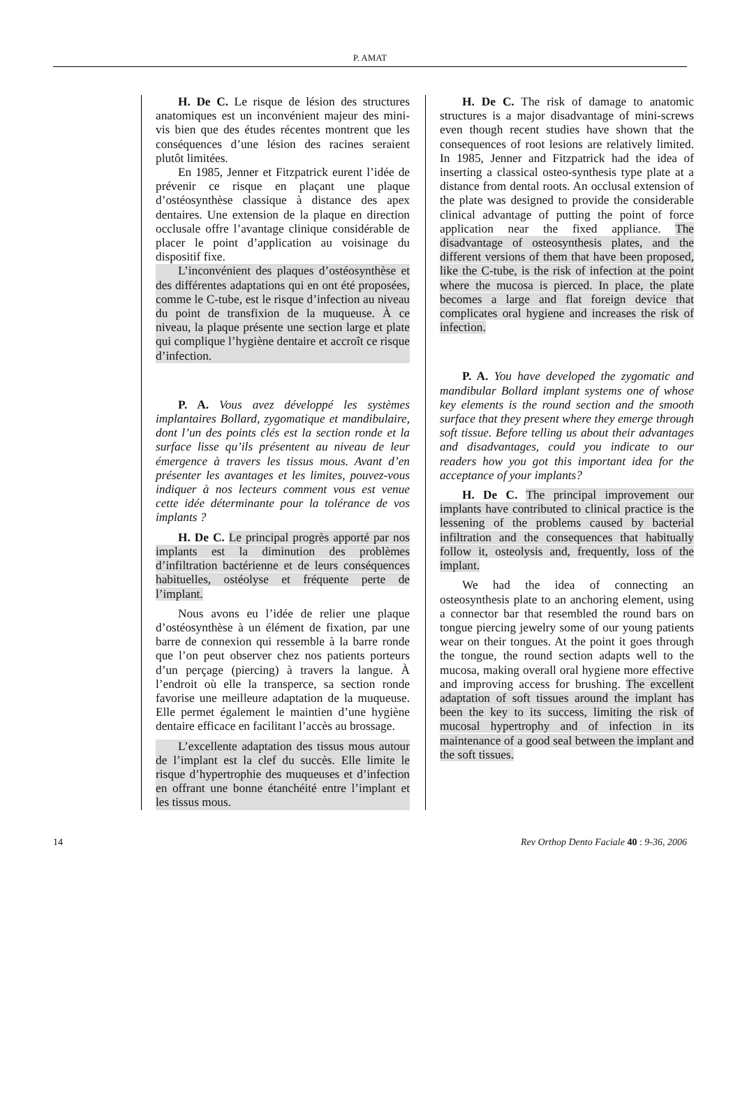P. AMAT
H. De C. Le risque de lésion des structures anatomiques est un inconvénient majeur des mini-vis bien que des études récentes montrent que les conséquences d’une lésion des racines seraient plutôt limitées.
En 1985, Jenner et Fitzpatrick eurent l’idée de prévenir ce risque en plaçant une plaque d’ostéosynthèse classique à distance des apex dentaires. Une extension de la plaque en direction occlusale offre l’avantage clinique considérable de placer le point d’application au voisinage du dispositif fixe.
L’inconvénient des plaques d’ostéosynthèse et des différentes adaptations qui en ont été proposées, comme le C-tube, est le risque d’infection au niveau du point de transfixion de la muqueuse. À ce niveau, la plaque présente une section large et plate qui complique l’hygiène dentaire et accroît ce risque d’infection.
P. A. Vous avez développé les systèmes implantaires Bollard, zygomatique et mandibulaire, dont l’un des points clés est la section ronde et la surface lisse qu’ils présentent au niveau de leur émergence à travers les tissus mous. Avant d’en présenter les avantages et les limites, pouvez-vous indiquer à nos lecteurs comment vous est venue cette idée déterminante pour la tolérance de vos implants ?
H. De C. Le principal progrès apporté par nos implants est la diminution des problèmes d’infiltration bactérienne et de leurs conséquences habituelles, ostéolyse et fréquente perte de l’implant.
Nous avons eu l’idée de relier une plaque d’ostéosynthèse à un élément de fixation, par une barre de connexion qui ressemble à la barre ronde que l’on peut observer chez nos patients porteurs d’un perçage (piercing) à travers la langue. À l’endroit où elle la transperce, sa section ronde favorise une meilleure adaptation de la muqueuse. Elle permet également le maintien d’une hygiène dentaire efficace en facilitant l’accès au brossage.
L’excellente adaptation des tissus mous autour de l’implant est la clef du succès. Elle limite le risque d’hypertrophie des muqueuses et d’infection en offrant une bonne étanchéité entre l’implant et les tissus mous.
H. De C. The risk of damage to anatomic structures is a major disadvantage of mini-screws even though recent studies have shown that the consequences of root lesions are relatively limited. In 1985, Jenner and Fitzpatrick had the idea of inserting a classical osteo-synthesis type plate at a distance from dental roots. An occlusal extension of the plate was designed to provide the considerable clinical advantage of putting the point of force application near the fixed appliance. The disadvantage of osteosynthesis plates, and the different versions of them that have been proposed, like the C-tube, is the risk of infection at the point where the mucosa is pierced. In place, the plate becomes a large and flat foreign device that complicates oral hygiene and increases the risk of infection.
P. A. You have developed the zygomatic and mandibular Bollard implant systems one of whose key elements is the round section and the smooth surface that they present where they emerge through soft tissue. Before telling us about their advantages and disadvantages, could you indicate to our readers how you got this important idea for the acceptance of your implants?
H. De C. The principal improvement our implants have contributed to clinical practice is the lessening of the problems caused by bacterial infiltration and the consequences that habitually follow it, osteolysis and, frequently, loss of the implant.
We had the idea of connecting an osteosynthesis plate to an anchoring element, using a connector bar that resembled the round bars on tongue piercing jewelry some of our young patients wear on their tongues. At the point it goes through the tongue, the round section adapts well to the mucosa, making overall oral hygiene more effective and improving access for brushing. The excellent adaptation of soft tissues around the implant has been the key to its success, limiting the risk of mucosal hypertrophy and of infection in its maintenance of a good seal between the implant and the soft tissues.
14 Rev Orthop Dento Faciale 40 : 9-36, 2006